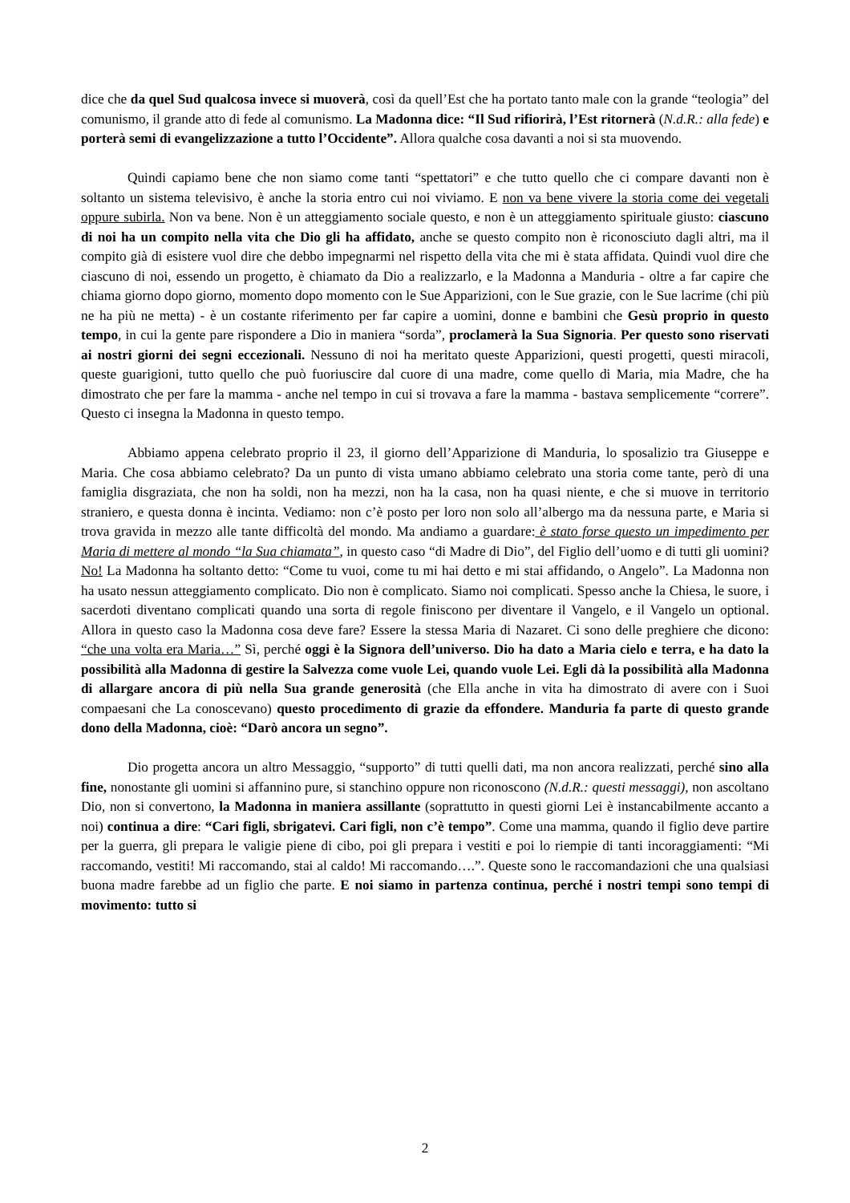dice che da quel Sud qualcosa invece si muoverà, così da quell’Est che ha portato tanto male con la grande “teologia” del comunismo, il grande atto di fede al comunismo. La Madonna dice: “Il Sud rifiorirà, l’Est ritornerà (N.d.R.: alla fede) e porterà semi di evangelizzazione a tutto l’Occidente”. Allora qualche cosa davanti a noi si sta muovendo.
Quindi capiamo bene che non siamo come tanti “spettatori” e che tutto quello che ci compare davanti non è soltanto un sistema televisivo, è anche la storia entro cui noi viviamo. E non va bene vivere la storia come dei vegetali oppure subirla. Non va bene. Non è un atteggiamento sociale questo, e non è un atteggiamento spirituale giusto: ciascuno di noi ha un compito nella vita che Dio gli ha affidato, anche se questo compito non è riconosciuto dagli altri, ma il compito già di esistere vuol dire che debbo impegnarmi nel rispetto della vita che mi è stata affidata. Quindi vuol dire che ciascuno di noi, essendo un progetto, è chiamato da Dio a realizzarlo, e la Madonna a Manduria - oltre a far capire che chiama giorno dopo giorno, momento dopo momento con le Sue Apparizioni, con le Sue grazie, con le Sue lacrime (chi più ne ha più ne metta) - è un costante riferimento per far capire a uomini, donne e bambini che Gesù proprio in questo tempo, in cui la gente pare rispondere a Dio in maniera “sorda”, proclamerà la Sua Signoria. Per questo sono riservati ai nostri giorni dei segni eccezionali. Nessuno di noi ha meritato queste Apparizioni, questi progetti, questi miracoli, queste guarigioni, tutto quello che può fuoriuscire dal cuore di una madre, come quello di Maria, mia Madre, che ha dimostrato che per fare la mamma - anche nel tempo in cui si trovava a fare la mamma - bastava semplicemente “correre”. Questo ci insegna la Madonna in questo tempo.
Abbiamo appena celebrato proprio il 23, il giorno dell’Apparizione di Manduria, lo sposalizio tra Giuseppe e Maria. Che cosa abbiamo celebrato? Da un punto di vista umano abbiamo celebrato una storia come tante, però di una famiglia disgraziata, che non ha soldi, non ha mezzi, non ha la casa, non ha quasi niente, e che si muove in territorio straniero, e questa donna è incinta. Vediamo: non c’è posto per loro non solo all’albergo ma da nessuna parte, e Maria si trova gravida in mezzo alle tante difficoltà del mondo. Ma andiamo a guardare: è stato forse questo un impedimento per Maria di mettere al mondo “la Sua chiamata”, in questo caso “di Madre di Dio”, del Figlio dell’uomo e di tutti gli uomini? No! La Madonna ha soltanto detto: “Come tu vuoi, come tu mi hai detto e mi stai affidando, o Angelo”. La Madonna non ha usato nessun atteggiamento complicato. Dio non è complicato. Siamo noi complicati. Spesso anche la Chiesa, le suore, i sacerdoti diventano complicati quando una sorta di regole finiscono per diventare il Vangelo, e il Vangelo un optional. Allora in questo caso la Madonna cosa deve fare? Essere la stessa Maria di Nazaret. Ci sono delle preghiere che dicono: “che una volta era Maria…” Sì, perché oggi è la Signora dell’universo. Dio ha dato a Maria cielo e terra, e ha dato la possibilità alla Madonna di gestire la Salvezza come vuole Lei, quando vuole Lei. Egli dà la possibilità alla Madonna di allargare ancora di più nella Sua grande generosità (che Ella anche in vita ha dimostrato di avere con i Suoi compaesani che La conoscevano) questo procedimento di grazie da effondere. Manduria fa parte di questo grande dono della Madonna, cioè: “Darò ancora un segno”.
Dio progetta ancora un altro Messaggio, “supporto” di tutti quelli dati, ma non ancora realizzati, perché sino alla fine, nonostante gli uomini si affannino pure, si stanchino oppure non riconoscono (N.d.R.: questi messaggi), non ascoltano Dio, non si convertono, la Madonna in maniera assillante (soprattutto in questi giorni Lei è instancabilmente accanto a noi) continua a dire: “Cari figli, sbrigatevi. Cari figli, non c’è tempo”. Come una mamma, quando il figlio deve partire per la guerra, gli prepara le valigie piene di cibo, poi gli prepara i vestiti e poi lo riempie di tanti incoraggiamenti: “Mi raccomando, vestiti! Mi raccomando, stai al caldo! Mi raccomando….”. Queste sono le raccomandazioni che una qualsiasi buona madre farebbe ad un figlio che parte. E noi siamo in partenza continua, perché i nostri tempi sono tempi di movimento: tutto si
2